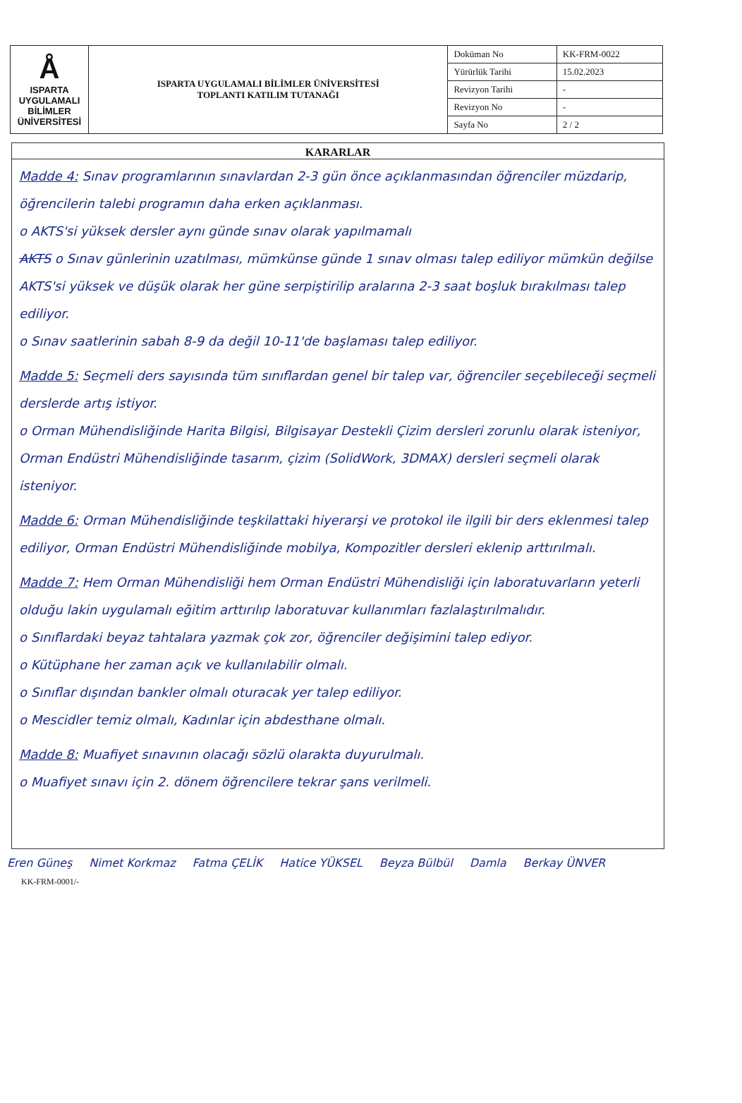| Å ISPARTA UYGULAMALI BİLİMLER ÜNİVERSİTESİ | ISPARTA UYGULAMALI BİLİMLER ÜNİVERSİTESİ TOPLANTI KATILIM TUTANAĞI | Doküman No | KK-FRM-0022 |
| | | Yürürlük Tarihi | 15.02.2023 |
| | | Revizyon Tarihi | - |
| | | Revizyon No | - |
| | | Sayfa No | 2 / 2 |
KARARLAR
Madde 4: Sınav programlarının sınavlardan 2-3 gün önce açıklanmasından öğrenciler müzdarip, öğrencilerin talebi programın daha erken açıklanması.
o AKTS'si yüksek dersler aynı günde sınav olarak yapılmamalı
AKTS o Sınav günlerinin uzatılması, mümkünse günde 1 sınav olması talep ediliyor mümkün değilse AKTS'si yüksek ve düşük olarak her güne serpiştirilip aralarına 2-3 saat boşluk bırakılması talep ediliyor.
o Sınav saatlerinin sabah 8-9 da değil 10-11'de başlaması talep ediliyor.
Madde 5: Seçmeli ders sayısında tüm sınıflardan genel bir talep var, öğrenciler seçebileceği seçmeli derslerde artış istiyor.
o Orman Mühendisliğinde Harita Bilgisi, Bilgisayar Destekli Çizim dersleri zorunlu olarak isteniyor, Orman Endüstri Mühendisliğinde tasarım, çizim (SolidWork, 3DMAX) dersleri seçmeli olarak isteniyor.
Madde 6: Orman Mühendisliğinde teşkilattaki hiyerarşi ve protokol ile ilgili bir ders eklenmesi talep ediliyor, Orman Endüstri Mühendisliğinde mobilya, Kompozitler dersleri eklenip arttırılmalı.
Madde 7: Hem Orman Mühendisliği hem Orman Endüstri Mühendisliği için laboratuvarların yeterli olduğu lakin uygulamalı eğitim arttırılıp laboratuvar kullanımları fazlalaştırılmalıdır.
o Sınıflardaki beyaz tahtalara yazmak çok zor, öğrenciler değişimini talep ediyor.
o Kütüphane her zaman açık ve kullanılabilir olmalı.
o Sınıflar dışından bankler olmalı oturacak yer talep ediliyor.
o Mescidler temiz olmalı, Kadınlar için abdesthane olmalı.
Madde 8: Muafiyet sınavının olacağı sözlü olarakta duyurulmalı.
o Muafiyet sınavı için 2. dönem öğrencilere tekrar şans verilmeli.
Eren Güneş Nimet Korkmaz Fatma ÇELİK Hatice YÜKSEL Beyza Bülbül Damla Berkay ÜNVER
KK-FRM-0001/-